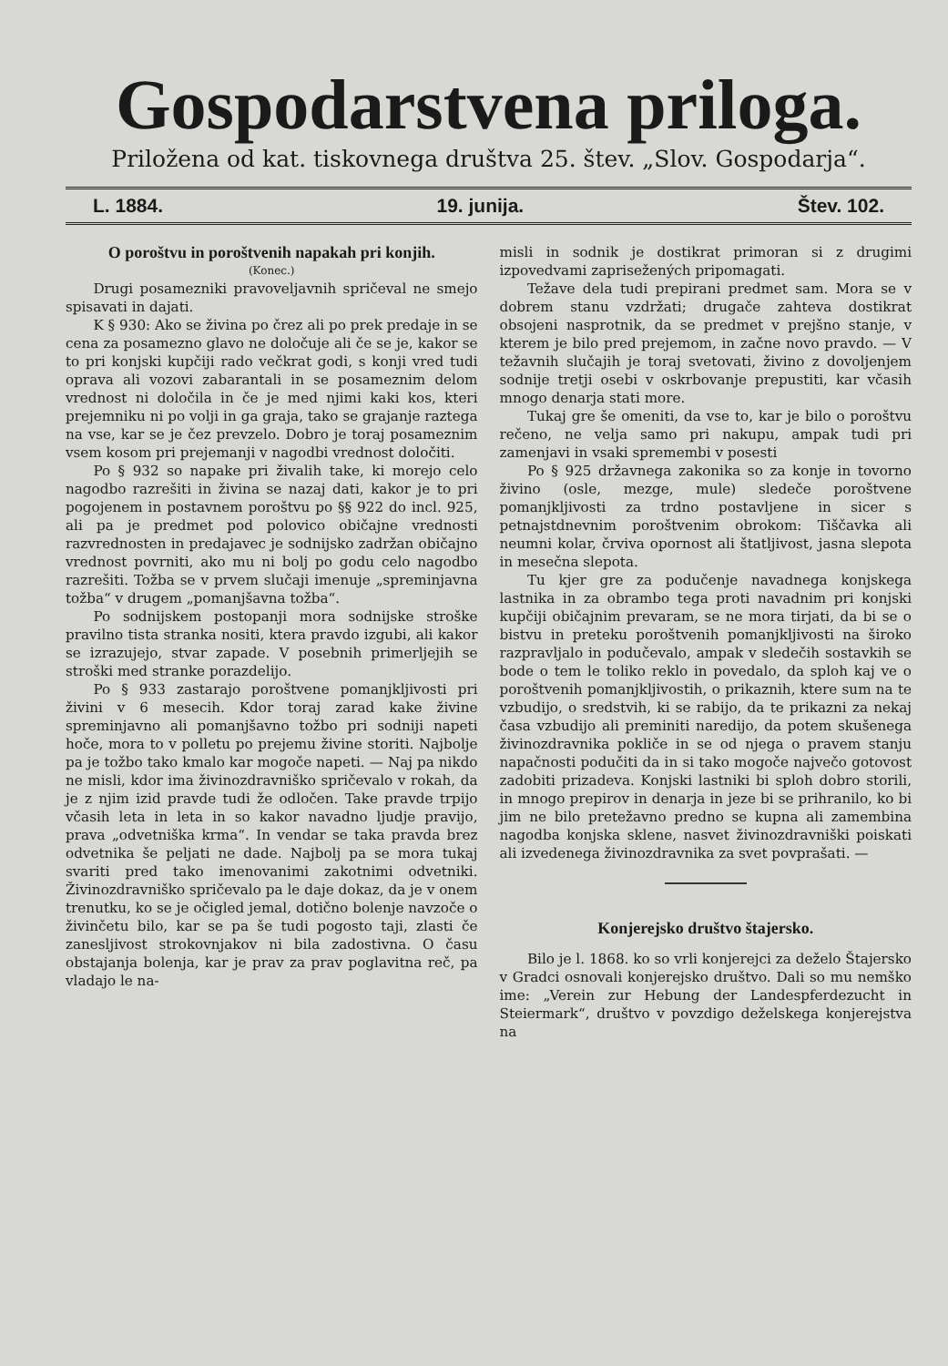Gospodarstvena priloga.
Priložena od kat. tiskovnega društva 25. štev. „Slov. Gospodarja“.
L. 1884. 19. junija. Štev. 102.
O poroštvu in poroštvenih napakah pri konjih.
(Konec.)
Drugi posamezniki pravoveljavnih spričeval ne smejo spisavati in dajati.
K § 930: Ako se živina po črez ali po prek predaje in se cena za posamezno glavo ne določuje ali če se je, kakor se to pri konjski kupčiji rado večkrat godi, s konji vred tudi oprava ali vozovi zabarantali in se posameznim delom vrednost ni določila in če je med njimi kaki kos, kteri prejemniku ni po volji in ga graja, tako se grajanje raztega na vse, kar se je čez prevzelo. Dobro je toraj posameznim vsem kosom pri prejemanji v nagodbi vrednost določiti.
Po § 932 so napake pri živalih take, ki morejo celo nagodbo razrešiti in živina se nazaj dati, kakor je to pri pogojenem in postavnem poroštvu po §§ 922 do incl. 925, ali pa je predmet pod polovico običajne vrednosti razvrednosten in predajavec je sodnijsko zadržan običajno vrednost povrniti, ako mu ni bolj po godu celo nagodbo razrešiti. Tožba se v prvem slučaji imenuje „spreminjavna tožba“ v drugem „pomanjšavna tožba“.
Po sodnijskem postopanji mora sodnijske stroške pravilno tista stranka nositi, ktera pravdo izgubi, ali kakor se izrazujejo, stvar zapade. V posebnih primerljejih se stroški med stranke porazdelijo.
Po § 933 zastarajo poroštvene pomanjkljivosti pri živini v 6 mesecih. Kdor toraj zarad kake živine spreminjavno ali pomanjšavno tožbo pri sodniji napeti hoče, mora to v polletu po prejemu živine storiti. Najbolje pa je tožbo tako kmalo kar mogoče napeti. — Naj pa nikdo ne misli, kdor ima živinozdravniško spričevalo v rokah, da je z njim izid pravde tudi že odločen. Take pravde trpijo včasih leta in leta in so kakor navadno ljudje pravijo, prava „odvetniška krma“. In vendar se taka pravda brez odvetnika še peljati ne dade. Najbolj pa se mora tukaj svariti pred tako imenovanimi zakotnimi odvetniki. Živinozdravniško spričevalo pa le daje dokaz, da je v onem trenutku, ko se je očigled jemal, dotično bolenje navzoče o živinčetu bilo, kar se pa še tudi pogosto taji, zlasti če zanesljivost strokovnjakov ni bila zadostivna. O času obstajanja bolenja, kar je prav za prav poglavitna reč, pa vladajo le na-
misli in sodnik je dostikrat primoran si z drugimi izpovedvami zaprisežených pripomagati.
Težave dela tudi prepirani predmet sam. Mora se v dobrem stanu vzdržati; drugače zahteva dostikrat obsojeni nasprotnik, da se predmet v prejšno stanje, v kterem je bilo pred prejemom, in začne novo pravdo. — V težavnih slučajih je toraj svetovati, živino z dovoljenjem sodnije tretji osebi v oskrbovanje prepustiti, kar včasih mnogo denarja stati more.
Tukaj gre še omeniti, da vse to, kar je bilo o poroštvu rečeno, ne velja samo pri nakupu, ampak tudi pri zamenjavi in vsaki spremembi v posesti
Po § 925 državnega zakonika so za konje in tovorno živino (osle, mezge, mule) sledeče poroštvene pomanjkljivosti za trdno postavljene in sicer s petnajstdnevnim poroštvenim obrokom: Tiščavka ali neumni kolar, črviva opornost ali štatljivost, jasna slepota in mesečna slepota.
Tu kjer gre za podučenje navadnega konjskega lastnika in za obrambo tega proti navadnim pri konjski kupčiji običajnim prevaram, se ne mora tirjati, da bi se o bistvu in preteku poroštvenih pomanjkljivosti na široko razpravljalo in podučevalo, ampak v sledečih sostavkih se bode o tem le toliko reklo in povedalo, da sploh kaj ve o poroštvenih pomanjkljivostih, o prikaznih, ktere sum na te vzbudijo, o sredstvih, ki se rabijo, da te prikazni za nekaj časa vzbudijo ali preminiti naredijo, da potem skušenega živinozdravnika pokliče in se od njega o pravem stanju napačnosti podučiti da in si tako mogoče največo gotovost zadobiti prizadeva. Konjski lastniki bi sploh dobro storili, in mnogo prepirov in denarja in jeze bi se prihranilo, ko bi jim ne bilo pretežavno predno se kupna ali zamembina nagodba konjska sklene, nasvet živinozdravniški poiskati ali izvedenega živinozdravnika za svet povprašati. —
Konjerejsko društvo štajersko.
Bilo je l. 1868. ko so vrli konjerejci za deželo Štajersko v Gradci osnovali konjerejsko društvo. Dali so mu nemško ime: „Verein zur Hebung der Landespferdezucht in Steiermark“, društvo v povzdigo deželskega konjerejstva na